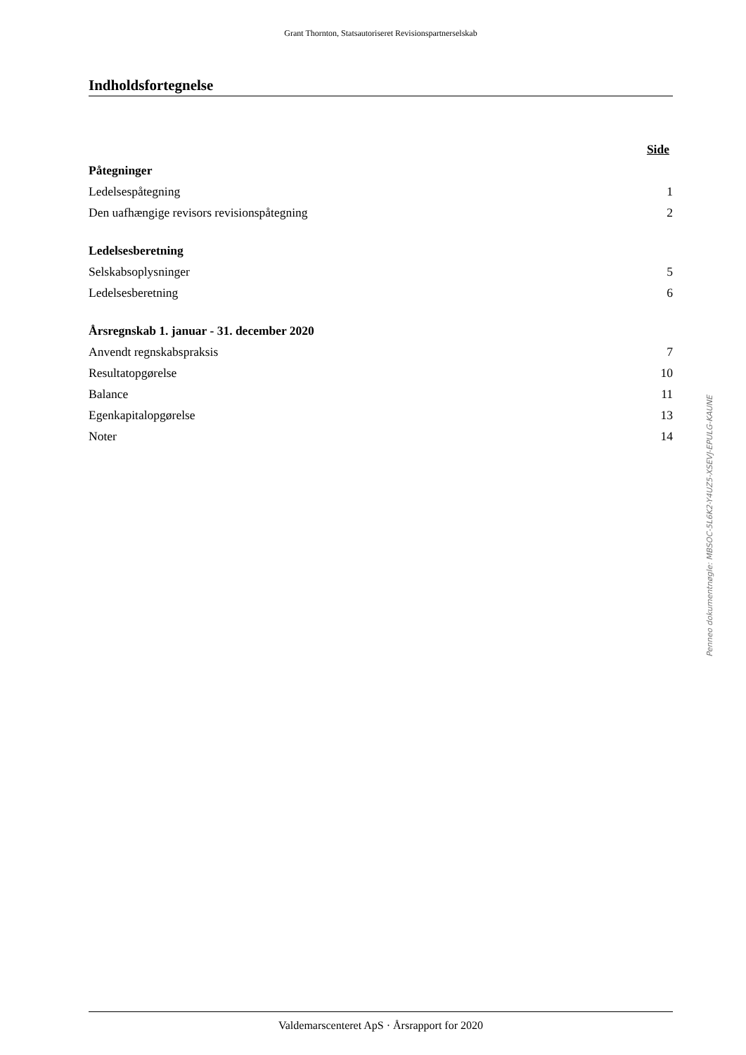Grant Thornton, Statsautoriseret Revisionspartnerselskab
Indholdsfortegnelse
| | Side |
| Påtegninger | |
| Ledelsespåtegning | 1 |
| Den uafhængige revisors revisionspåtegning | 2 |
| Ledelsesberetning | |
| Selskabsoplysninger | 5 |
| Ledelsesberetning | 6 |
| Årsregnskab 1. januar - 31. december 2020 | |
| Anvendt regnskabspraksis | 7 |
| Resultatopgørelse | 10 |
| Balance | 11 |
| Egenkapitalopgørelse | 13 |
| Noter | 14 |
Valdemarscenteret ApS · Årsrapport for 2020
Penneo dokumentnøgle: MBSOC-5L6K2-Y4UZ5-XSEVJ-EPULG-KAUNE